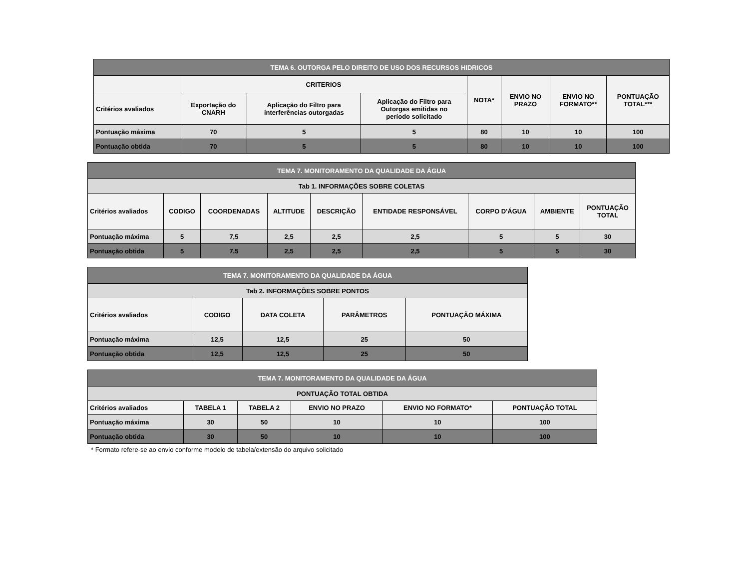| TEMA 6. OUTORGA PELO DIREITO DE USO DOS RECURSOS HIDRICOS | | | | | | | |
| --- | --- | --- | --- | --- | --- | --- | --- |
| | CRITERIOS | | | NOTA* | ENVIO NO PRAZO | ENVIO NO FORMATO** | PONTUAÇÃO TOTAL*** |
| Critérios avaliados | Exportação do CNARH | Aplicação do Filtro para interferências outorgadas | Aplicação do Filtro para Outorgas emitidas no período solicitado | | | | |
| Pontuação máxima | 70 | 5 | 5 | 80 | 10 | 10 | 100 |
| Pontuação obtida | 70 | 5 | 5 | 80 | 10 | 10 | 100 |
| TEMA 7. MONITORAMENTO DA QUALIDADE DA ÁGUA | | | | | | | | |
| --- | --- | --- | --- | --- | --- | --- | --- | --- |
| Tab 1. INFORMAÇÕES SOBRE COLETAS | | | | | | | | |
| Critérios avaliados | CODIGO | COORDENADAS | ALTITUDE | DESCRIÇÃO | ENTIDADE RESPONSÁVEL | CORPO D'ÁGUA | AMBIENTE | PONTUAÇÃO TOTAL |
| Pontuação máxima | 5 | 7,5 | 2,5 | 2,5 | 2,5 | 5 | 5 | 30 |
| Pontuação obtida | 5 | 7,5 | 2,5 | 2,5 | 2,5 | 5 | 5 | 30 |
| TEMA 7. MONITORAMENTO DA QUALIDADE DA ÁGUA | | | | |
| --- | --- | --- | --- | --- |
| Tab 2. INFORMAÇÕES SOBRE PONTOS | | | | |
| Critérios avaliados | CODIGO | DATA COLETA | PARÂMETROS | PONTUAÇÃO MÁXIMA |
| Pontuação máxima | 12,5 | 12,5 | 25 | 50 |
| Pontuação obtida | 12,5 | 12,5 | 25 | 50 |
| TEMA 7. MONITORAMENTO DA QUALIDADE DA ÁGUA | | | | | |
| --- | --- | --- | --- | --- | --- |
| PONTUAÇÃO TOTAL OBTIDA | | | | | |
| Critérios avaliados | TABELA 1 | TABELA 2 | ENVIO NO PRAZO | ENVIO NO FORMATO* | PONTUAÇÃO TOTAL |
| Pontuação máxima | 30 | 50 | 10 | 10 | 100 |
| Pontuação obtida | 30 | 50 | 10 | 10 | 100 |
* Formato refere-se ao envio conforme modelo de tabela/extensão do arquivo solicitado